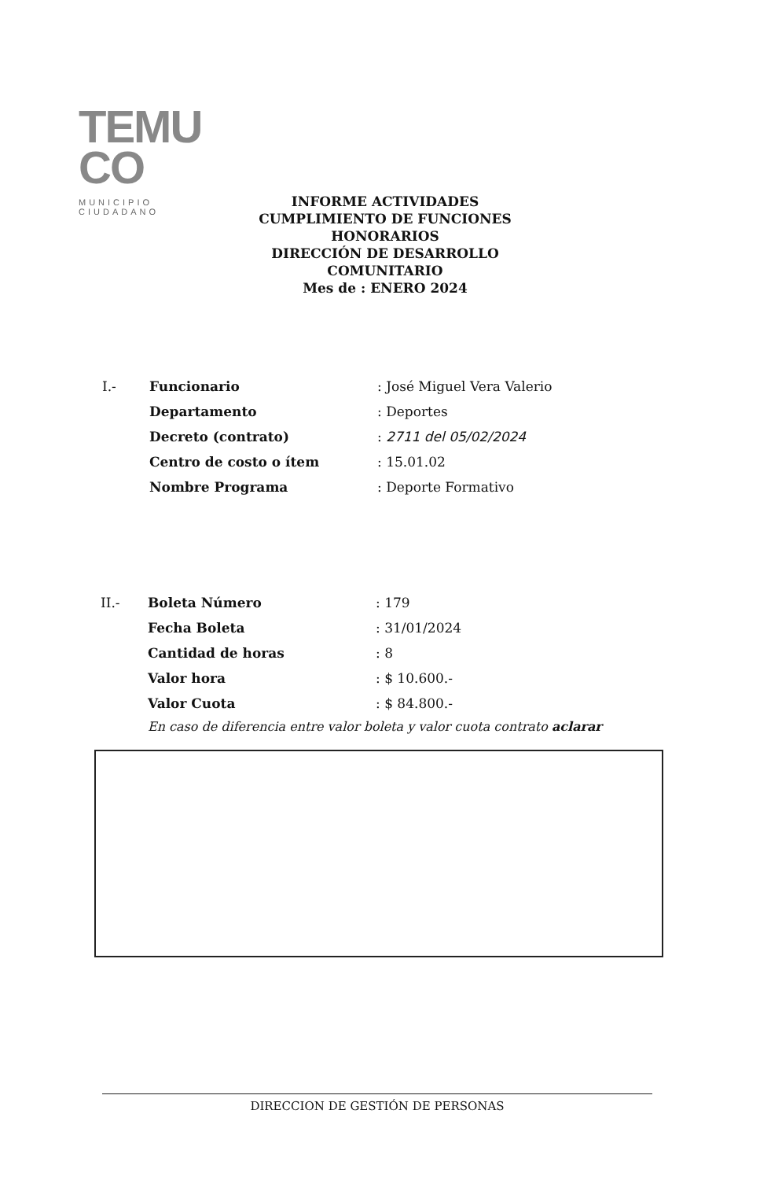TEMU
CO
MUNICIPIO CIUDADANO
INFORME ACTIVIDADES CUMPLIMIENTO DE FUNCIONES HONORARIOS
DIRECCIÓN DE DESARROLLO COMUNITARIO
Mes de : ENERO 2024
| I.- | Funcionario | : José Miguel Vera Valerio |
| | Departamento | : Deportes |
| | Decreto (contrato) | : 2711 del 05/02/2024 |
| | Centro de costo o ítem | : 15.01.02 |
| | Nombre Programa | : Deporte Formativo |
| II.- | Boleta Número | : 179 |
| | Fecha Boleta | : 31/01/2024 |
| | Cantidad de horas | : 8 |
| | Valor hora | : $ 10.600.- |
| | Valor Cuota | : $ 84.800.- |
En caso de diferencia entre valor boleta y valor cuota contrato aclarar
DIRECCION DE GESTIÓN DE PERSONAS